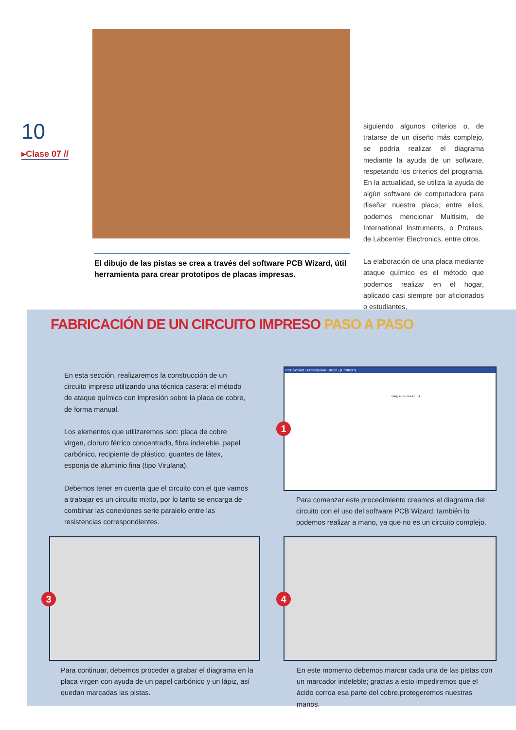10
▸Clase 07 //
El dibujo de las pistas se crea a través del software PCB Wizard, útil herramienta para crear prototipos de placas impresas.
siguiendo algunos criterios o, de tratarse de un diseño más complejo, se podría realizar el diagrama mediante la ayuda de un software, respetando los criterios del programa. En la actualidad, se utiliza la ayuda de algún software de computadora para diseñar nuestra placa; entre ellos, podemos mencionar Multisim, de International Instruments, o Proteus, de Labcenter Electronics, entre otros.
La elaboración de una placa mediante ataque químico es el método que podemos realizar en el hogar, aplicado casi siempre por aficionados o estudiantes,
FABRICACIÓN DE UN CIRCUITO IMPRESO PASO A PASO
En esta sección, realizaremos la construcción de un circuito impreso utilizando una técnica casera: el método de ataque químico con impresión sobre la placa de cobre, de forma manual.
Los elementos que utilizaremos son: placa de cobre virgen, cloruro férrico concentrado, fibra indeleble, papel carbónico, recipiente de plástico, guantes de látex, esponja de aluminio fina (tipo Virulana).
Debemos tener en cuenta que el circuito con el que vamos a trabajar es un circuito mixto, por lo tanto se encarga de combinar las conexiones serie paralelo entre las resistencias correspondientes.
PCB Wizard - Professional Edition - [Untitled *]
Single-In-Line (SIL)
1
Para comenzar este procedimiento creamos el diagrama del circuito con el uso del software PCB Wizard; también lo podemos realizar a mano, ya que no es un circuito complejo.
3 4
Para continuar, debemos proceder a grabar el diagrama en la placa virgen con ayuda de un papel carbónico y un lápiz, así quedan marcadas las pistas.
En este momento debemos marcar cada una de las pistas con un marcador indeleble; gracias a esto impediremos que el ácido corroa esa parte del cobre.protegeremos nuestras manos.